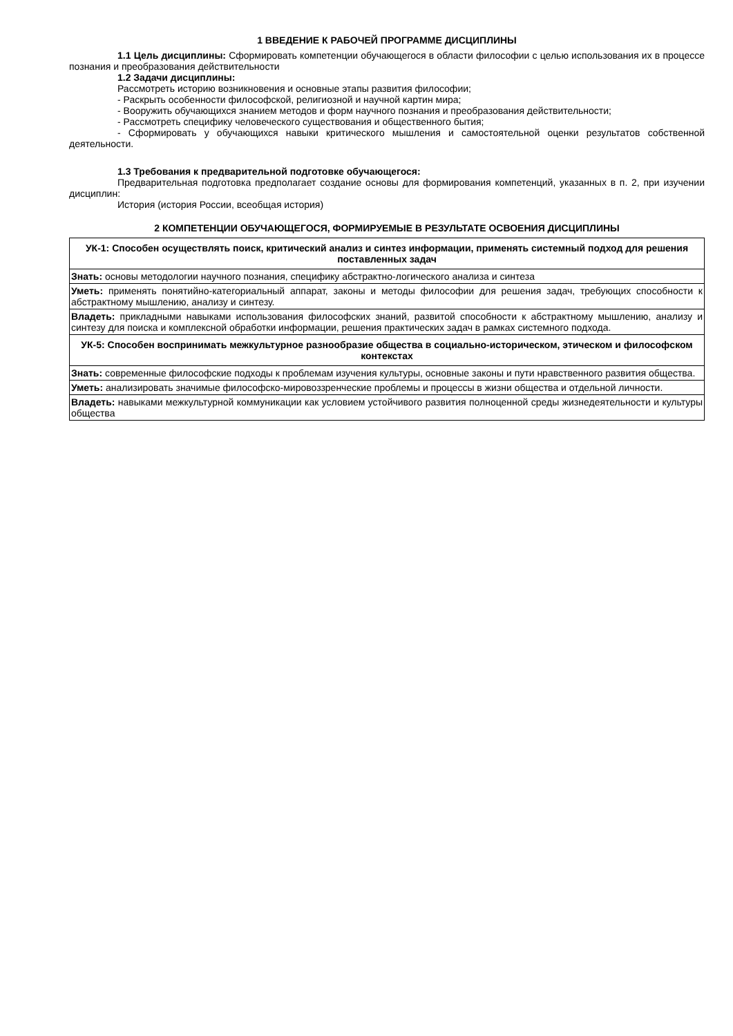1 ВВЕДЕНИЕ К РАБОЧЕЙ ПРОГРАММЕ ДИСЦИПЛИНЫ
1.1 Цель дисциплины: Сформировать компетенции обучающегося в области философии с целью использования их в процессе познания и преобразования действительности
1.2 Задачи дисциплины:
Рассмотреть историю возникновения и основные этапы развития философии;
- Раскрыть особенности философской, религиозной и научной картин мира;
- Вооружить обучающихся знанием методов и форм научного познания и преобразования действительности;
- Рассмотреть специфику человеческого существования и общественного бытия;
- Сформировать у обучающихся навыки критического мышления и самостоятельной оценки результатов собственной деятельности.
1.3 Требования к предварительной подготовке обучающегося:
Предварительная подготовка предполагает создание основы для формирования компетенций, указанных в п. 2, при изучении дисциплин:
История (история России, всеобщая история)
2 КОМПЕТЕНЦИИ ОБУЧАЮЩЕГОСЯ, ФОРМИРУЕМЫЕ В РЕЗУЛЬТАТЕ ОСВОЕНИЯ ДИСЦИПЛИНЫ
| УК-1: Способен осуществлять поиск, критический анализ и синтез информации, применять системный подход для решения поставленных задач |
| Знать: основы методологии научного познания, специфику абстрактно-логического анализа и синтеза |
| Уметь: применять понятийно-категориальный аппарат, законы и методы философии для решения задач, требующих способности к абстрактному мышлению, анализу и синтезу. |
| Владеть: прикладными навыками использования философских знаний, развитой способности к абстрактному мышлению, анализу и синтезу для поиска и комплексной обработки информации, решения практических задач в рамках системного подхода. |
| УК-5: Способен воспринимать межкультурное разнообразие общества в социально-историческом, этическом и философском контекстах |
| Знать: современные философские подходы к проблемам изучения культуры, основные законы и пути нравственного развития общества. |
| Уметь: анализировать значимые философско-мировоззренческие проблемы и процессы в жизни общества и отдельной личности. |
| Владеть: навыками межкультурной коммуникации как условием устойчивого развития полноценной среды жизнедеятельности и культуры общества |